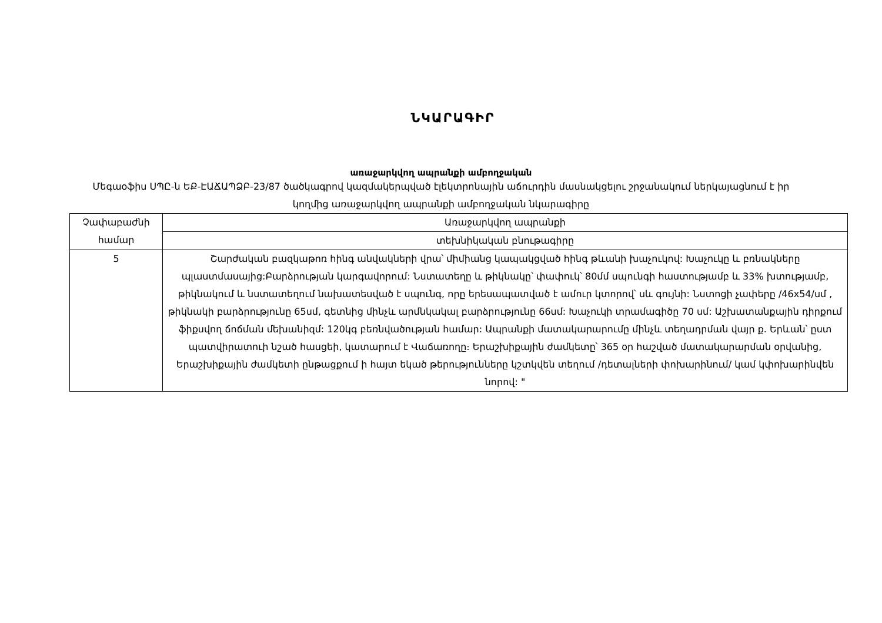ՆԿԱՐԱԳԻՐ
առաջարկվող ապրանքի ամբողջական
Մեգաօֆիս ՍՊԸ-ն ԵՔ-ԷԱՃԱՊՁԲ-23/87 ծածկագրով կազմակերպված էլեկտրոնային աճուրդին մասնակցելու շրջանակում ներկայացնում է իր կողմից առաջարկվող ապրանքի ամբողջական նկարագիրը
| Չափաբաժնի համար | Առաջարկվող ապրանքի |
| | տեխնիկական բնութագիրը |
| 5 | Շարժական բազկաթոռ հինգ անվակների վրա՝ միմիանց կապակցված հինգ թևանի խաչուկով: Խաչուկը և բռնակները պլաստմասայից:Բարձրության կարգավորում: Նստատեղը և թիկնակը՝ փափուկ՝ 80մմ սպունգի հաստությամբ և 33% խտությամբ, թիկնակում և նստատեղում նախատեսված է սպունգ, որը երեսապատված է ամուր կտորով՝ սև գույնի: Նստոցի չափերը /46x54/սմ , թիկնակի բարձրությունը 65սմ, գետնից մինչև արմնկակալ բարձրությունը 66սմ: Խաչուկի տրամագիծը 70 սմ: Աշխատանքային դիրքում ֆիքսվող ճոճման մեխանիզմ: 120կգ բեռնվածության համար: Ապրանքի մատակարարումը մինչև տեղադրման վայր ք. Երևան՝ ըստ պատվիրատուի նշած հասցեի, կատարում է Վաճառողը։ Երաշխիքային ժամկետը՝ 365 օր հաշված մատակարարման օրվանից, Երաշխիքային ժամկետի ընթացքում ի հայտ եկած թերությունները կշտկվեն տեղում /դետալների փոխարինում/ կամ կփոխարինվեն նորով: " |